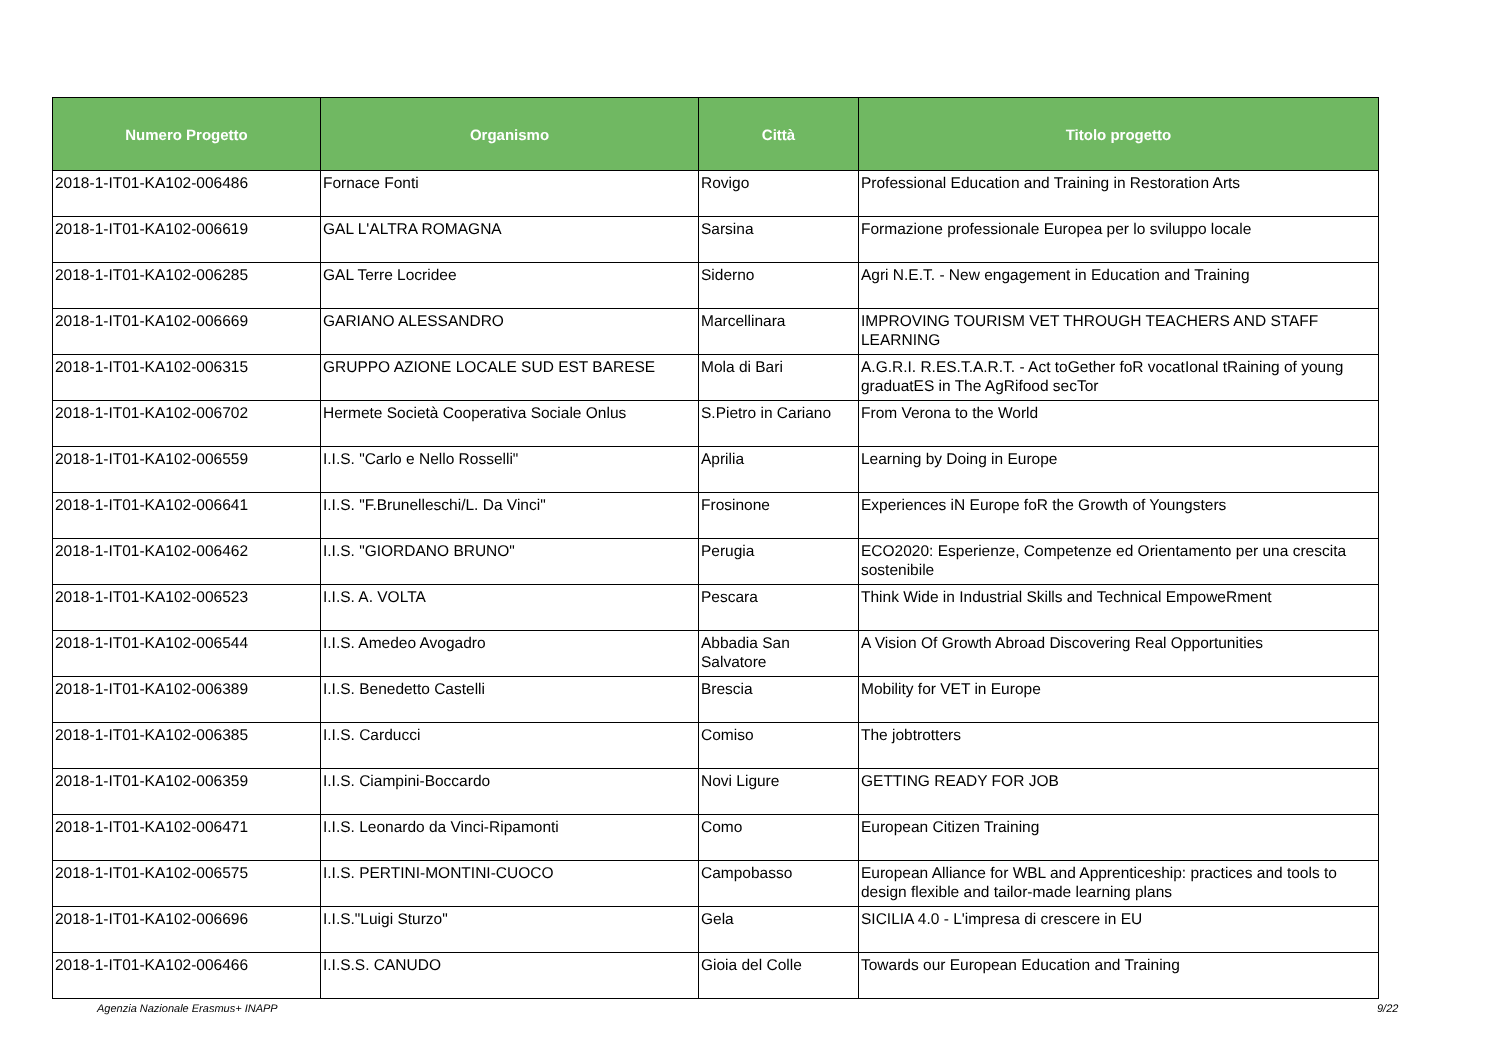| Numero Progetto | Organismo | Città | Titolo progetto |
| --- | --- | --- | --- |
| 2018-1-IT01-KA102-006486 | Fornace Fonti | Rovigo | Professional Education and Training in Restoration Arts |
| 2018-1-IT01-KA102-006619 | GAL L'ALTRA ROMAGNA | Sarsina | Formazione professionale Europea per lo sviluppo locale |
| 2018-1-IT01-KA102-006285 | GAL Terre Locridee | Siderno | Agri N.E.T. - New engagement in Education and Training |
| 2018-1-IT01-KA102-006669 | GARIANO ALESSANDRO | Marcellinara | IMPROVING TOURISM VET THROUGH TEACHERS AND STAFF LEARNING |
| 2018-1-IT01-KA102-006315 | GRUPPO AZIONE LOCALE SUD EST BARESE | Mola di Bari | A.G.R.I. R.ES.T.A.R.T. - Act toGether foR vocatIonal tRaining of young graduatES in The AgRifood secTor |
| 2018-1-IT01-KA102-006702 | Hermete Società Cooperativa Sociale Onlus | S.Pietro in Cariano | From Verona to the World |
| 2018-1-IT01-KA102-006559 | I.I.S. "Carlo e Nello Rosselli" | Aprilia | Learning by Doing in Europe |
| 2018-1-IT01-KA102-006641 | I.I.S. "F.Brunelleschi/L. Da Vinci" | Frosinone | Experiences iN Europe foR the Growth of Youngsters |
| 2018-1-IT01-KA102-006462 | I.I.S. "GIORDANO BRUNO" | Perugia | ECO2020: Esperienze, Competenze ed Orientamento per una crescita sostenibile |
| 2018-1-IT01-KA102-006523 | I.I.S. A. VOLTA | Pescara | Think Wide in Industrial Skills and Technical EmpoweRment |
| 2018-1-IT01-KA102-006544 | I.I.S. Amedeo Avogadro | Abbadia San Salvatore | A Vision Of Growth Abroad Discovering Real Opportunities |
| 2018-1-IT01-KA102-006389 | I.I.S. Benedetto Castelli | Brescia | Mobility for VET in Europe |
| 2018-1-IT01-KA102-006385 | I.I.S. Carducci | Comiso | The jobtrotters |
| 2018-1-IT01-KA102-006359 | I.I.S. Ciampini-Boccardo | Novi Ligure | GETTING READY FOR JOB |
| 2018-1-IT01-KA102-006471 | I.I.S. Leonardo da Vinci-Ripamonti | Como | European Citizen Training |
| 2018-1-IT01-KA102-006575 | I.I.S. PERTINI-MONTINI-CUOCO | Campobasso | European Alliance for WBL and Apprenticeship: practices and tools to design flexible and tailor-made learning plans |
| 2018-1-IT01-KA102-006696 | I.I.S."Luigi Sturzo" | Gela | SICILIA 4.0 - L'impresa di crescere in EU |
| 2018-1-IT01-KA102-006466 | I.I.S.S. CANUDO | Gioia del Colle | Towards our European Education and Training |
Agenzia Nazionale Erasmus+ INAPP
9/22